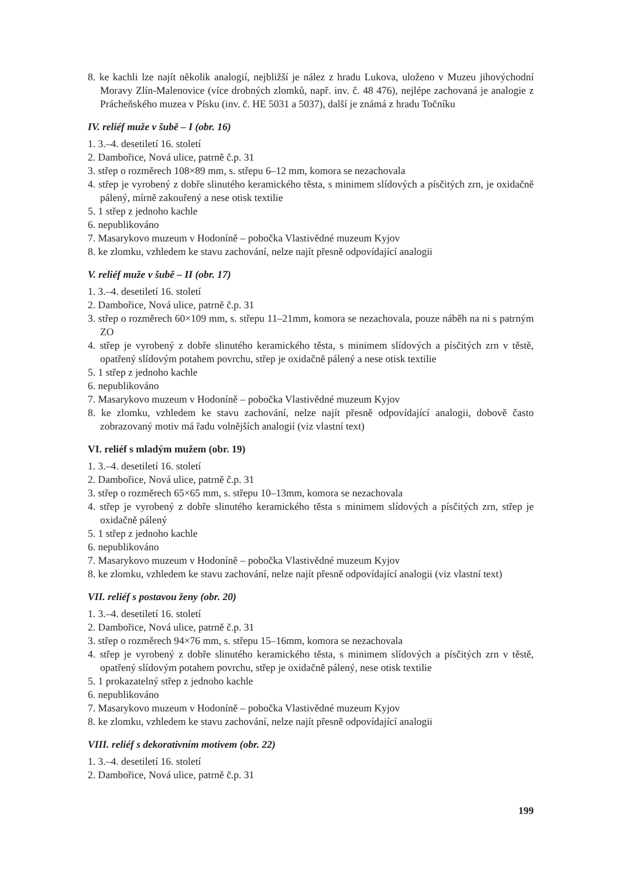8. ke kachli lze najít několik analogií, nejbližší je nález z hradu Lukova, uloženo v Muzeu jihový­chodní Moravy Zlín-Malenovice (více drobných zlomků, např. inv. č. 48 476), nejlépe zachovaná je analogie z Prácheňského muzea v Písku (inv. č. HE 5031 a 5037), další je známá z hradu Točníku
IV. reliéf muže v šubě – I (obr. 16)
1. 3.–4. desetiletí 16. století
2. Dambořice, Nová ulice, patrně č.p. 31
3. střep o rozměrech 108×89 mm, s. střepu 6–12 mm, komora se nezachovala
4. střep je vyrobený z dobře slinutého keramického těsta, s minimem slídových a písčitých zrn, je oxidačně pálený, mírně zakouřený a nese otisk textilie
5. 1 střep z jednoho kachle
6. nepublikováno
7. Masarykovo muzeum v Hodoníně – pobočka Vlastivědné muzeum Kyjov
8. ke zlomku, vzhledem ke stavu zachování, nelze najít přesně odpovídající analogii
V. reliéf muže v šubě – II (obr. 17)
1. 3.–4. desetiletí 16. století
2. Dambořice, Nová ulice, patrně č.p. 31
3. střep o rozměrech 60×109 mm, s. střepu 11–21mm, komora se nezachovala, pouze náběh na ni s patrným ZO
4. střep je vyrobený z dobře slinutého keramického těsta, s minimem slídových a písčitých zrn v těstě, opatřený slídovým potahem povrchu, střep je oxidačně pálený a nese otisk textilie
5. 1 střep z jednoho kachle
6. nepublikováno
7. Masarykovo muzeum v Hodoníně – pobočka Vlastivědné muzeum Kyjov
8. ke zlomku, vzhledem ke stavu zachování, nelze najít přesně odpovídající analogii, dobově často zobrazovaný motiv má řadu volnějších analogií (viz vlastní text)
VI. reliéf s mladým mužem (obr. 19)
1. 3.–4. desetiletí 16. století
2. Dambořice, Nová ulice, patrně č.p. 31
3. střep o rozměrech 65×65 mm, s. střepu 10–13mm, komora se nezachovala
4. střep je vyrobený z dobře slinutého keramického těsta s minimem slídových a písčitých zrn, střep je oxidačně pálený
5. 1 střep z jednoho kachle
6. nepublikováno
7. Masarykovo muzeum v Hodoníně – pobočka Vlastivědné muzeum Kyjov
8. ke zlomku, vzhledem ke stavu zachování, nelze najít přesně odpovídající analogii (viz vlastní text)
VII. reliéf s postavou ženy (obr. 20)
1. 3.–4. desetiletí 16. století
2. Dambořice, Nová ulice, patrně č.p. 31
3. střep o rozměrech 94×76 mm, s. střepu 15–16mm, komora se nezachovala
4. střep je vyrobený z dobře slinutého keramického těsta, s minimem slídových a písčitých zrn v těstě, opatřený slídovým potahem povrchu, střep je oxidačně pálený, nese otisk textilie
5. 1 prokazatelný střep z jednoho kachle
6. nepublikováno
7. Masarykovo muzeum v Hodoníně – pobočka Vlastivědné muzeum Kyjov
8. ke zlomku, vzhledem ke stavu zachování, nelze najít přesně odpovídající analogii
VIII. reliéf s dekorativním motivem (obr. 22)
1. 3.–4. desetiletí 16. století
2. Dambořice, Nová ulice, patrně č.p. 31
199